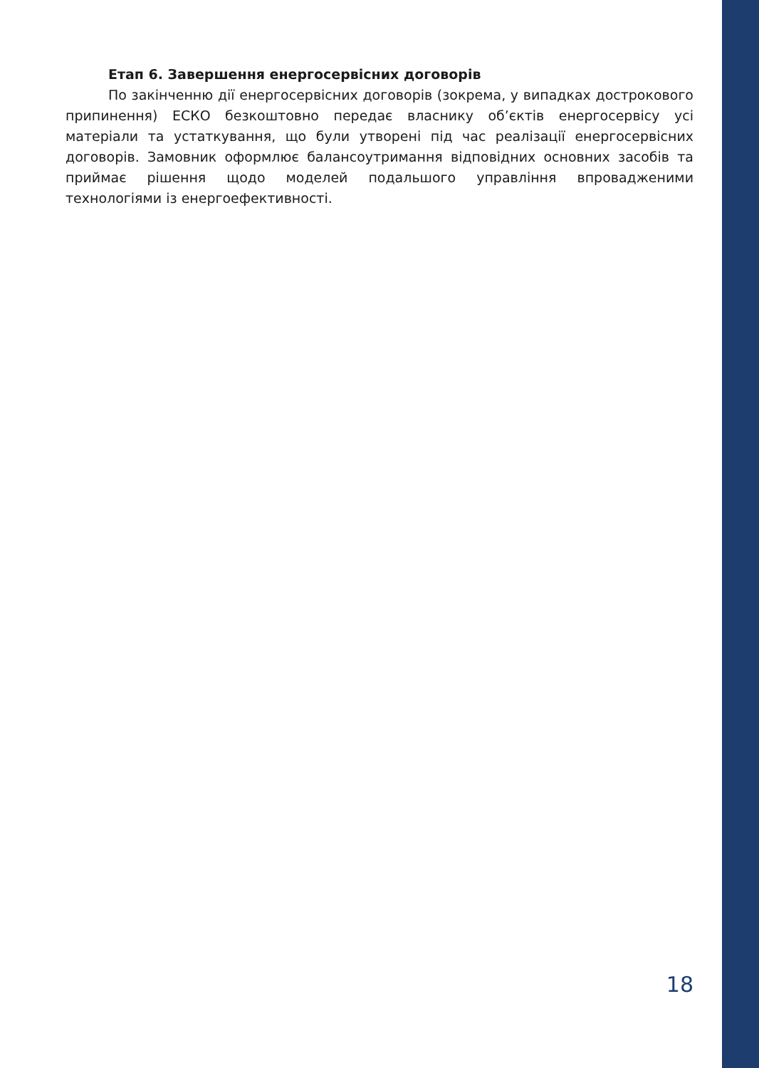Етап 6. Завершення енергосервісних договорів
По закінченню дії енергосервісних договорів (зокрема, у випадках дострокового припинення) ЕСКО безкоштовно передає власнику об’єктів енергосервісу усі матеріали та устаткування, що були утворені під час реалізації енергосервісних договорів. Замовник оформлює балансоутримання відповідних основних засобів та приймає рішення щодо моделей подальшого управління впровадженими технологіями із енергоефективності.
18